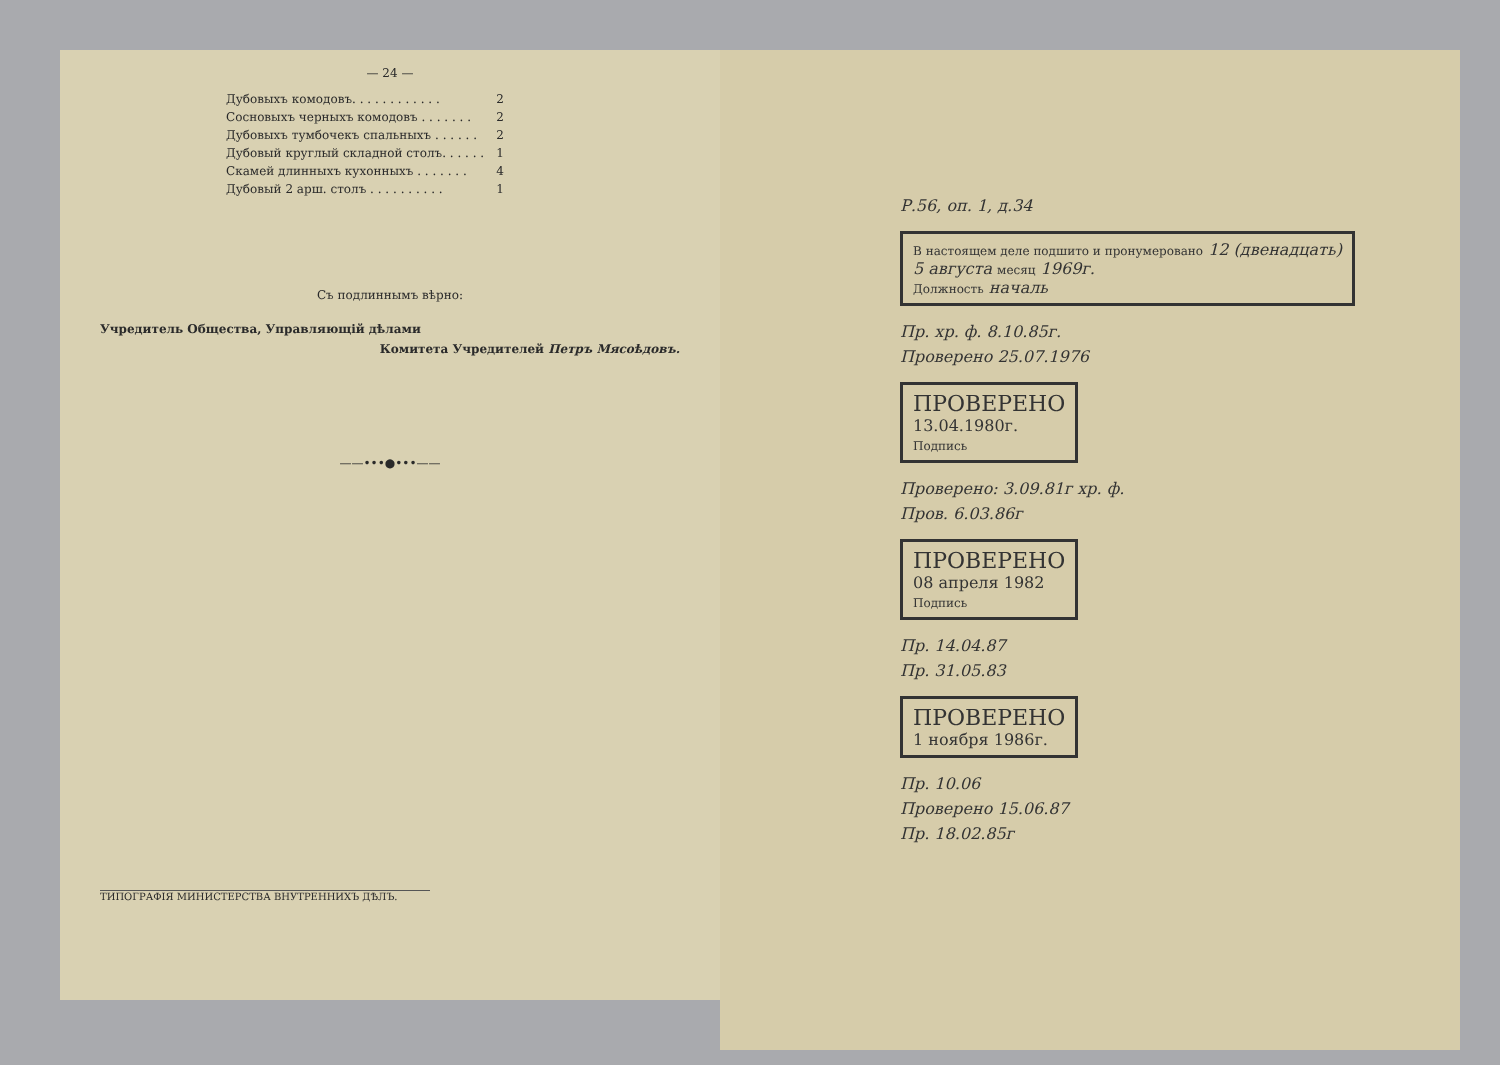— 24 —
| Дубовыхъ комодовъ. . . . . . . . . . . . | 2 |
| Сосновыхъ черныхъ комодовъ . . . . . . . | 2 |
| Дубовыхъ тумбочекъ спальныхъ . . . . . . | 2 |
| Дубовый круглый складной столъ. . . . . . | 1 |
| Скамей длинныхъ кухонныхъ . . . . . . . | 4 |
| Дубовый 2 арш. столъ . . . . . . . . . . | 1 |
Съ подлиннымъ вѣрно:
Учредитель Общества, Управляющій дѣлами
Комитета Учредителей Петръ Мясоѣдовъ.
——•••●•••——
ТИПОГРАФІЯ МИНИСТЕРСТВА ВНУТРЕННИХЪ ДѢЛЪ.
Р.56, оп. 1, д.34
В настоящем деле подшито и пронумеровано 12 (двенадцать)
5 августа месяц 1969г.
Должность началь
Пр. хр. ф. 8.10.85г.
Проверено 25.07.1976
ПРОВЕРЕНО
13.04.1980г.
Подпись
Проверено: 3.09.81г хр. ф.
Пров. 6.03.86г
ПРОВЕРЕНО
08 апреля 1982
Подпись
Пр. 14.04.87
Пр. 31.05.83
ПРОВЕРЕНО
1 ноября 1986г.
Пр. 10.06
Проверено 15.06.87
Пр. 18.02.85г